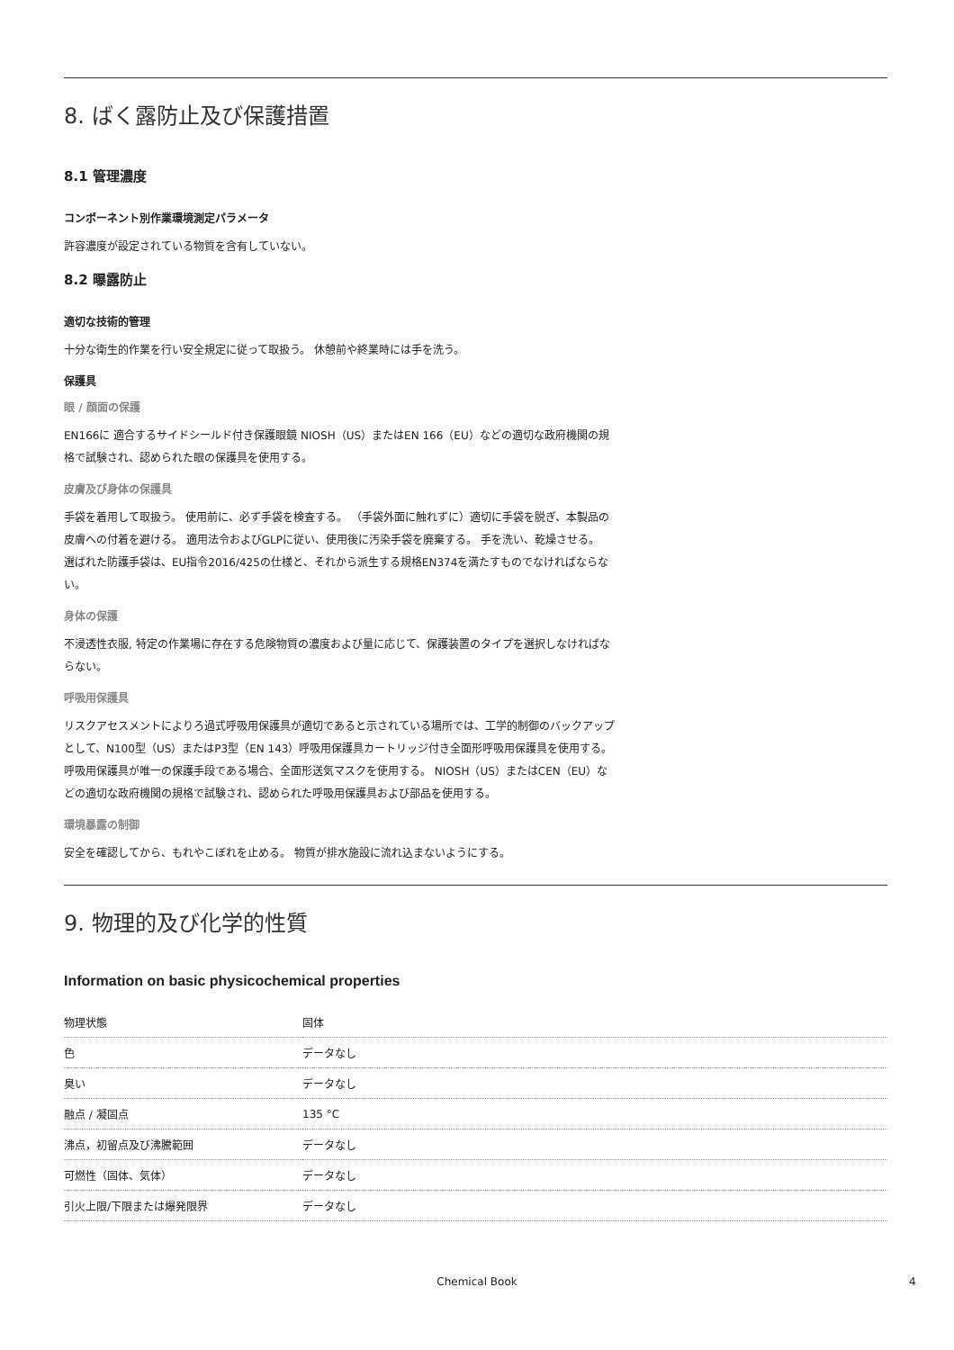8. ばく露防止及び保護措置
8.1 管理濃度
コンポーネント別作業環境測定パラメータ
許容濃度が設定されている物質を含有していない。
8.2 曝露防止
適切な技術的管理
十分な衛生的作業を行い安全規定に従って取扱う。 休憩前や終業時には手を洗う。
保護具
眼 / 顔面の保護
EN166に 適合するサイドシールド付き保護眼鏡 NIOSH（US）またはEN 166（EU）などの適切な政府機関の規格で試験され、認められた眼の保護具を使用する。
皮膚及び身体の保護具
手袋を着用して取扱う。 使用前に、必ず手袋を検査する。 （手袋外面に触れずに）適切に手袋を脱ぎ、本製品の皮膚への付着を避ける。 適用法令およびGLPに従い、使用後に汚染手袋を廃棄する。 手を洗い、乾燥させる。
選ばれた防護手袋は、EU指令2016/425の仕様と、それから派生する規格EN374を満たすものでなければならない。
身体の保護
不浸透性衣服, 特定の作業場に存在する危険物質の濃度および量に応じて、保護装置のタイプを選択しなければならない。
呼吸用保護具
リスクアセスメントによりろ過式呼吸用保護具が適切であると示されている場所では、工学的制御のバックアップとして、N100型（US）またはP3型（EN 143）呼吸用保護具カートリッジ付き全面形呼吸用保護具を使用する。呼吸用保護具が唯一の保護手段である場合、全面形送気マスクを使用する。 NIOSH（US）またはCEN（EU）などの適切な政府機関の規格で試験され、認められた呼吸用保護具および部品を使用する。
環境暴露の制御
安全を確認してから、もれやこぼれを止める。 物質が排水施設に流れ込まないようにする。
9. 物理的及び化学的性質
Information on basic physicochemical properties
| 物理状態 | 固体 |
| 色 | データなし |
| 臭い | データなし |
| 融点 / 凝固点 | 135 °C |
| 沸点，初留点及び沸騰範囲 | データなし |
| 可燃性（固体、気体） | データなし |
| 引火上限/下限または爆発限界 | データなし |
Chemical Book 4